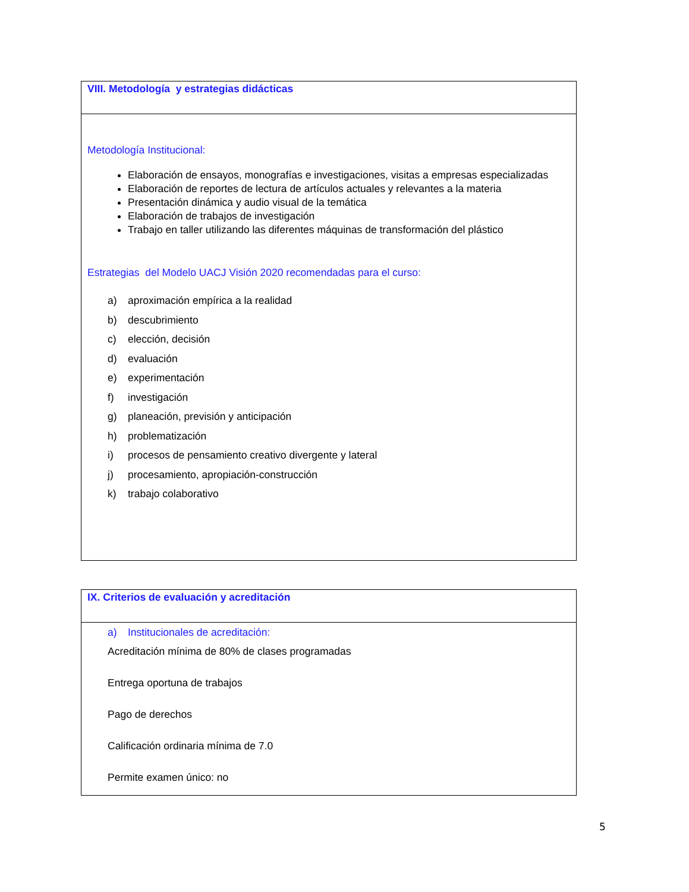| VIII. Metodología y estrategias didácticas |
| Metodología Institucional: Elaboración de ensayos, monografías e investigaciones, visitas a empresas especializadas Elaboración de reportes de lectura de artículos actuales y relevantes a la materia Presentación dinámica y audio visual de la temática Elaboración de trabajos de investigación Trabajo en taller utilizando las diferentes máquinas de transformación del plástico Estrategias del Modelo UACJ Visión 2020 recomendadas para el curso: a) aproximación empírica a la realidad b) descubrimiento c) elección, decisión d) evaluación e) experimentación f) investigación g) planeación, previsión y anticipación h) problematización i) procesos de pensamiento creativo divergente y lateral j) procesamiento, apropiación-construcción k) trabajo colaborativo |
| IX. Criterios de evaluación y acreditación |
| a) Institucionales de acreditación: Acreditación mínima de 80% de clases programadas Entrega oportuna de trabajos Pago de derechos Calificación ordinaria mínima de 7.0 Permite examen único: no |
5